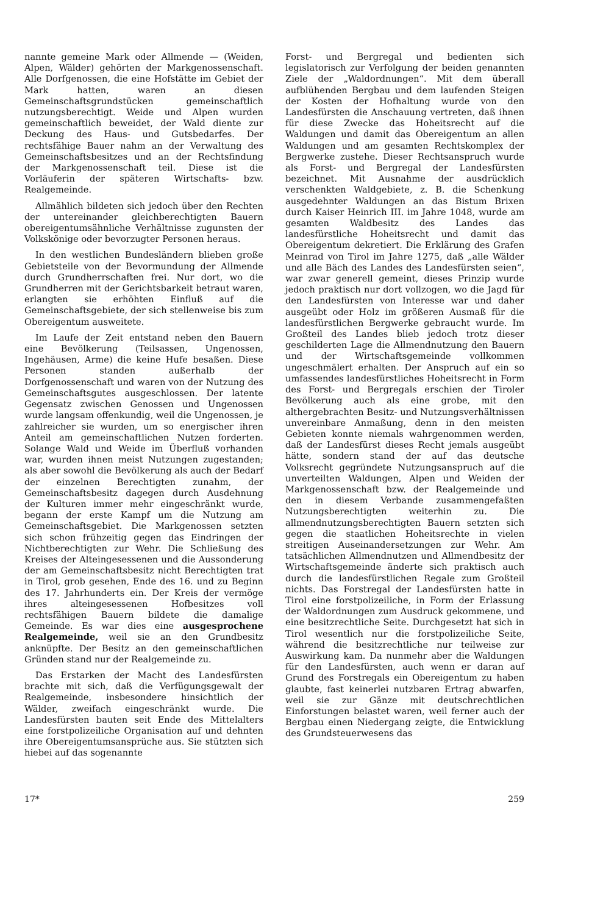nannte gemeine Mark oder Allmende — (Weiden, Alpen, Wälder) gehörten der Markgenossenschaft. Alle Dorfgenossen, die eine Hofstätte im Gebiet der Mark hatten, waren an diesen Gemeinschaftsgrundstücken gemeinschaftlich nutzungsberechtigt. Weide und Alpen wurden gemeinschaftlich beweidet, der Wald diente zur Deckung des Haus- und Gutsbedarfes. Der rechtsfähige Bauer nahm an der Verwaltung des Gemeinschaftsbesitzes und an der Rechtsfindung der Markgenossenschaft teil. Diese ist die Vorläuferin der späteren Wirtschafts- bzw. Realgemeinde.
Allmählich bildeten sich jedoch über den Rechten der untereinander gleichberechtigten Bauern obereigentumsähnliche Verhältnisse zugunsten der Volkskönige oder bevorzugter Personen heraus.
In den westlichen Bundesländern blieben große Gebietsteile von der Bevormundung der Allmende durch Grundherrschaften frei. Nur dort, wo die Grundherren mit der Gerichtsbarkeit betraut waren, erlangten sie erhöhten Einfluß auf die Gemeinschaftsgebiete, der sich stellenweise bis zum Obereigentum ausweitete.
Im Laufe der Zeit entstand neben den Bauern eine Bevölkerung (Teilsassen, Ungenossen, Ingehäusen, Arme) die keine Hufe besaßen. Diese Personen standen außerhalb der Dorfgenossenschaft und waren von der Nutzung des Gemeinschaftsgutes ausgeschlossen. Der latente Gegensatz zwischen Genossen und Ungenossen wurde langsam offenkundig, weil die Ungenossen, je zahlreicher sie wurden, um so energischer ihren Anteil am gemeinschaftlichen Nutzen forderten. Solange Wald und Weide im Überfluß vorhanden war, wurden ihnen meist Nutzungen zugestanden; als aber sowohl die Bevölkerung als auch der Bedarf der einzelnen Berechtigten zunahm, der Gemeinschaftsbesitz dagegen durch Ausdehnung der Kulturen immer mehr eingeschränkt wurde, begann der erste Kampf um die Nutzung am Gemeinschaftsgebiet. Die Markgenossen setzten sich schon frühzeitig gegen das Eindringen der Nichtberechtigten zur Wehr. Die Schließung des Kreises der Alteingesessenen und die Aussonderung der am Gemeinschaftsbesitz nicht Berechtigten trat in Tirol, grob gesehen, Ende des 16. und zu Beginn des 17. Jahrhunderts ein. Der Kreis der vermöge ihres alteingesessenen Hofbesitzes voll rechtsfähigen Bauern bildete die damalige Gemeinde. Es war dies eine ausgesprochene Realgemeinde, weil sie an den Grundbesitz anknüpfte. Der Besitz an den gemeinschaftlichen Gründen stand nur der Realgemeinde zu.
Das Erstarken der Macht des Landesfürsten brachte mit sich, daß die Verfügungsgewalt der Realgemeinde, insbesondere hinsichtlich der Wälder, zweifach eingeschränkt wurde. Die Landesfürsten bauten seit Ende des Mittelalters eine forstpolizeiliche Organisation auf und dehnten ihre Obereigentumsansprüche aus. Sie stützten sich hiebei auf das sogenannte
Forst- und Bergregal und bedienten sich legislatorisch zur Verfolgung der beiden genannten Ziele der „Waldordnungen“. Mit dem überall aufblühenden Bergbau und dem laufenden Steigen der Kosten der Hofhaltung wurde von den Landesfürsten die Anschauung vertreten, daß ihnen für diese Zwecke das Hoheitsrecht auf die Waldungen und damit das Obereigentum an allen Waldungen und am gesamten Rechtskomplex der Bergwerke zustehe. Dieser Rechtsanspruch wurde als Forst- und Bergregal der Landesfürsten bezeichnet. Mit Ausnahme der ausdrücklich verschenkten Waldgebiete, z. B. die Schenkung ausgedehnter Waldungen an das Bistum Brixen durch Kaiser Heinrich III. im Jahre 1048, wurde am gesamten Waldbesitz des Landes das landesfürstliche Hoheitsrecht und damit das Obereigentum dekretiert. Die Erklärung des Grafen Meinrad von Tirol im Jahre 1275, daß „alle Wälder und alle Bäch des Landes des Landesfürsten seien“, war zwar generell gemeint, dieses Prinzip wurde jedoch praktisch nur dort vollzogen, wo die Jagd für den Landesfürsten von Interesse war und daher ausgeübt oder Holz im größeren Ausmaß für die landesfürstlichen Bergwerke gebraucht wurde. Im Großteil des Landes blieb jedoch trotz dieser geschilderten Lage die Allmendnutzung den Bauern und der Wirtschaftsgemeinde vollkommen ungeschmälert erhalten. Der Anspruch auf ein so umfassendes landesfürstliches Hoheitsrecht in Form des Forst- und Bergregals erschien der Tiroler Bevölkerung auch als eine grobe, mit den althergebrachten Besitz- und Nutzungsverhältnissen unvereinbare Anmaßung, denn in den meisten Gebieten konnte niemals wahrgenommen werden, daß der Landesfürst dieses Recht jemals ausgeübt hätte, sondern stand der auf das deutsche Volksrecht gegründete Nutzungsanspruch auf die unverteilten Waldungen, Alpen und Weiden der Markgenossenschaft bzw. der Realgemeinde und den in diesem Verbande zusammengefaßten Nutzungsberechtigten weiterhin zu. Die allmendnutzungsberechtigten Bauern setzten sich gegen die staatlichen Hoheitsrechte in vielen streitigen Auseinandersetzungen zur Wehr. Am tatsächlichen Allmendnutzen und Allmendbesitz der Wirtschaftsgemeinde änderte sich praktisch auch durch die landesfürstlichen Regale zum Großteil nichts. Das Forstregal der Landesfürsten hatte in Tirol eine forstpolizeiliche, in Form der Erlassung der Waldordnungen zum Ausdruck gekommene, und eine besitzrechtliche Seite. Durchgesetzt hat sich in Tirol wesentlich nur die forstpolizeiliche Seite, während die besitzrechtliche nur teilweise zur Auswirkung kam. Da nunmehr aber die Waldungen für den Landesfürsten, auch wenn er daran auf Grund des Forstregals ein Obereigentum zu haben glaubte, fast keinerlei nutzbaren Ertrag abwarfen, weil sie zur Gänze mit deutschrechtlichen Einforstungen belastet waren, weil ferner auch der Bergbau einen Niedergang zeigte, die Entwicklung des Grundsteuerwesens das
17* 259